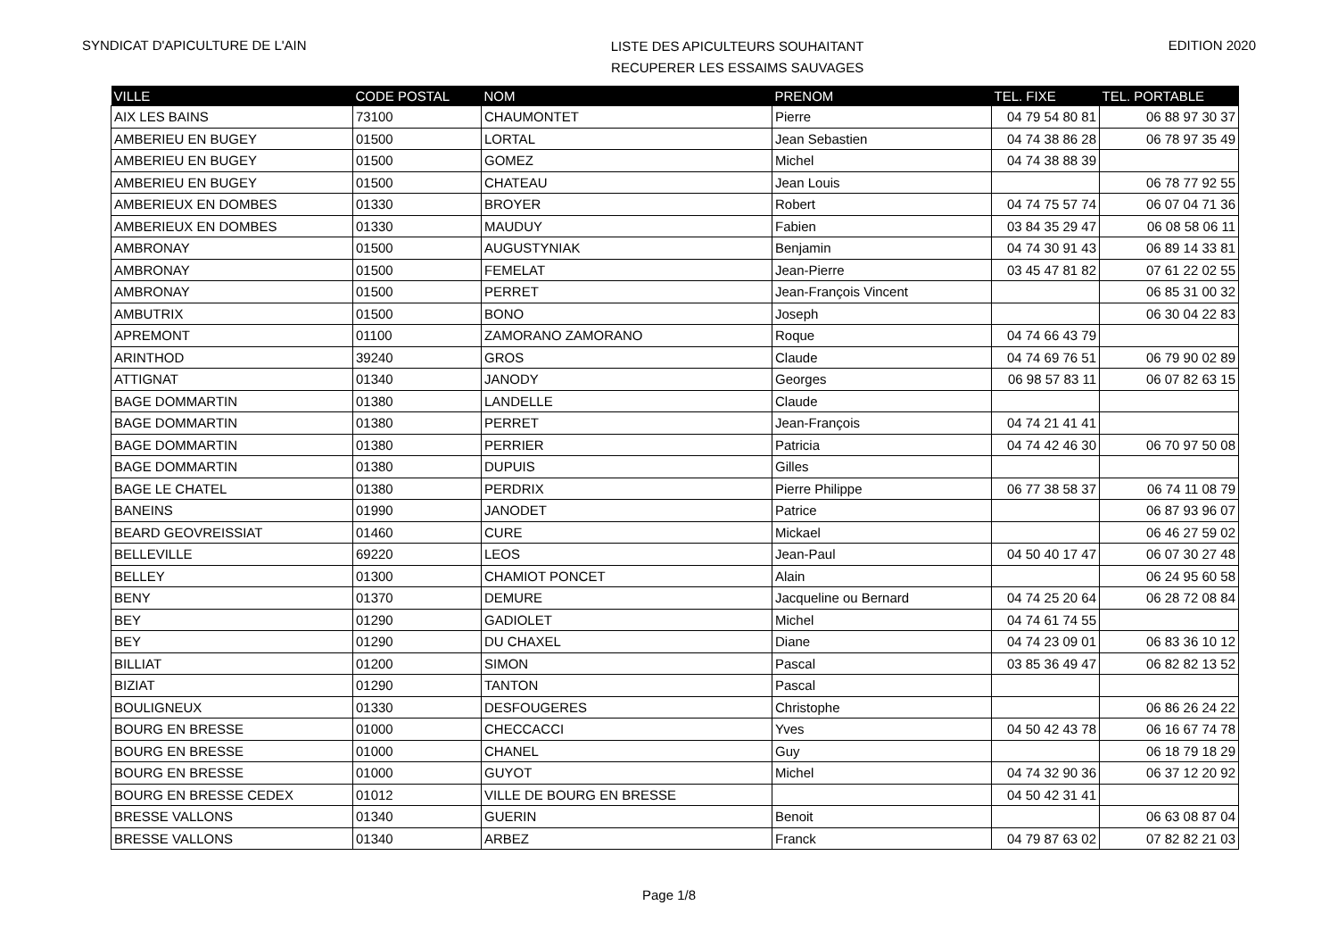SYNDICAT D'APICULTURE DE L'AIN
LISTE DES APICULTEURS SOUHAITANT
RECUPERER LES ESSAIMS SAUVAGES
EDITION 2020
| VILLE | CODE POSTAL | NOM | PRENOM | TEL. FIXE | TEL. PORTABLE |
| --- | --- | --- | --- | --- | --- |
| AIX LES BAINS | 73100 | CHAUMONTET | Pierre | 04 79 54 80 81 | 06 88 97 30 37 |
| AMBERIEU EN BUGEY | 01500 | LORTAL | Jean Sebastien | 04 74 38 86 28 | 06 78 97 35 49 |
| AMBERIEU EN BUGEY | 01500 | GOMEZ | Michel | 04 74 38 88 39 | |
| AMBERIEU EN BUGEY | 01500 | CHATEAU | Jean Louis | | 06 78 77 92 55 |
| AMBERIEUX EN DOMBES | 01330 | BROYER | Robert | 04 74 75 57 74 | 06 07 04 71 36 |
| AMBERIEUX EN DOMBES | 01330 | MAUDUY | Fabien | 03 84 35 29 47 | 06 08 58 06 11 |
| AMBRONAY | 01500 | AUGUSTYNIAK | Benjamin | 04 74 30 91 43 | 06 89 14 33 81 |
| AMBRONAY | 01500 | FEMELAT | Jean-Pierre | 03 45 47 81 82 | 07 61 22 02 55 |
| AMBRONAY | 01500 | PERRET | Jean-François Vincent | | 06 85 31 00 32 |
| AMBUTRIX | 01500 | BONO | Joseph | | 06 30 04 22 83 |
| APREMONT | 01100 | ZAMORANO ZAMORANO | Roque | 04 74 66 43 79 | |
| ARINTHOD | 39240 | GROS | Claude | 04 74 69 76 51 | 06 79 90 02 89 |
| ATTIGNAT | 01340 | JANODY | Georges | 06 98 57 83 11 | 06 07 82 63 15 |
| BAGE DOMMARTIN | 01380 | LANDELLE | Claude | | |
| BAGE DOMMARTIN | 01380 | PERRET | Jean-François | 04 74 21 41 41 | |
| BAGE DOMMARTIN | 01380 | PERRIER | Patricia | 04 74 42 46 30 | 06 70 97 50 08 |
| BAGE DOMMARTIN | 01380 | DUPUIS | Gilles | | |
| BAGE LE CHATEL | 01380 | PERDRIX | Pierre Philippe | 06 77 38 58 37 | 06 74 11 08 79 |
| BANEINS | 01990 | JANODET | Patrice | | 06 87 93 96 07 |
| BEARD GEOVREISSIAT | 01460 | CURE | Mickael | | 06 46 27 59 02 |
| BELLEVILLE | 69220 | LEOS | Jean-Paul | 04 50 40 17 47 | 06 07 30 27 48 |
| BELLEY | 01300 | CHAMIOT PONCET | Alain | | 06 24 95 60 58 |
| BENY | 01370 | DEMURE | Jacqueline ou Bernard | 04 74 25 20 64 | 06 28 72 08 84 |
| BEY | 01290 | GADIOLET | Michel | 04 74 61 74 55 | |
| BEY | 01290 | DU CHAXEL | Diane | 04 74 23 09 01 | 06 83 36 10 12 |
| BILLIAT | 01200 | SIMON | Pascal | 03 85 36 49 47 | 06 82 82 13 52 |
| BIZIAT | 01290 | TANTON | Pascal | | |
| BOULIGNEUX | 01330 | DESFOUGERES | Christophe | | 06 86 26 24 22 |
| BOURG EN BRESSE | 01000 | CHECCACCI | Yves | 04 50 42 43 78 | 06 16 67 74 78 |
| BOURG EN BRESSE | 01000 | CHANEL | Guy | | 06 18 79 18 29 |
| BOURG EN BRESSE | 01000 | GUYOT | Michel | 04 74 32 90 36 | 06 37 12 20 92 |
| BOURG EN BRESSE CEDEX | 01012 | VILLE DE BOURG EN BRESSE | | 04 50 42 31 41 | |
| BRESSE VALLONS | 01340 | GUERIN | Benoit | | 06 63 08 87 04 |
| BRESSE VALLONS | 01340 | ARBEZ | Franck | 04 79 87 63 02 | 07 82 82 21 03 |
Page 1/8